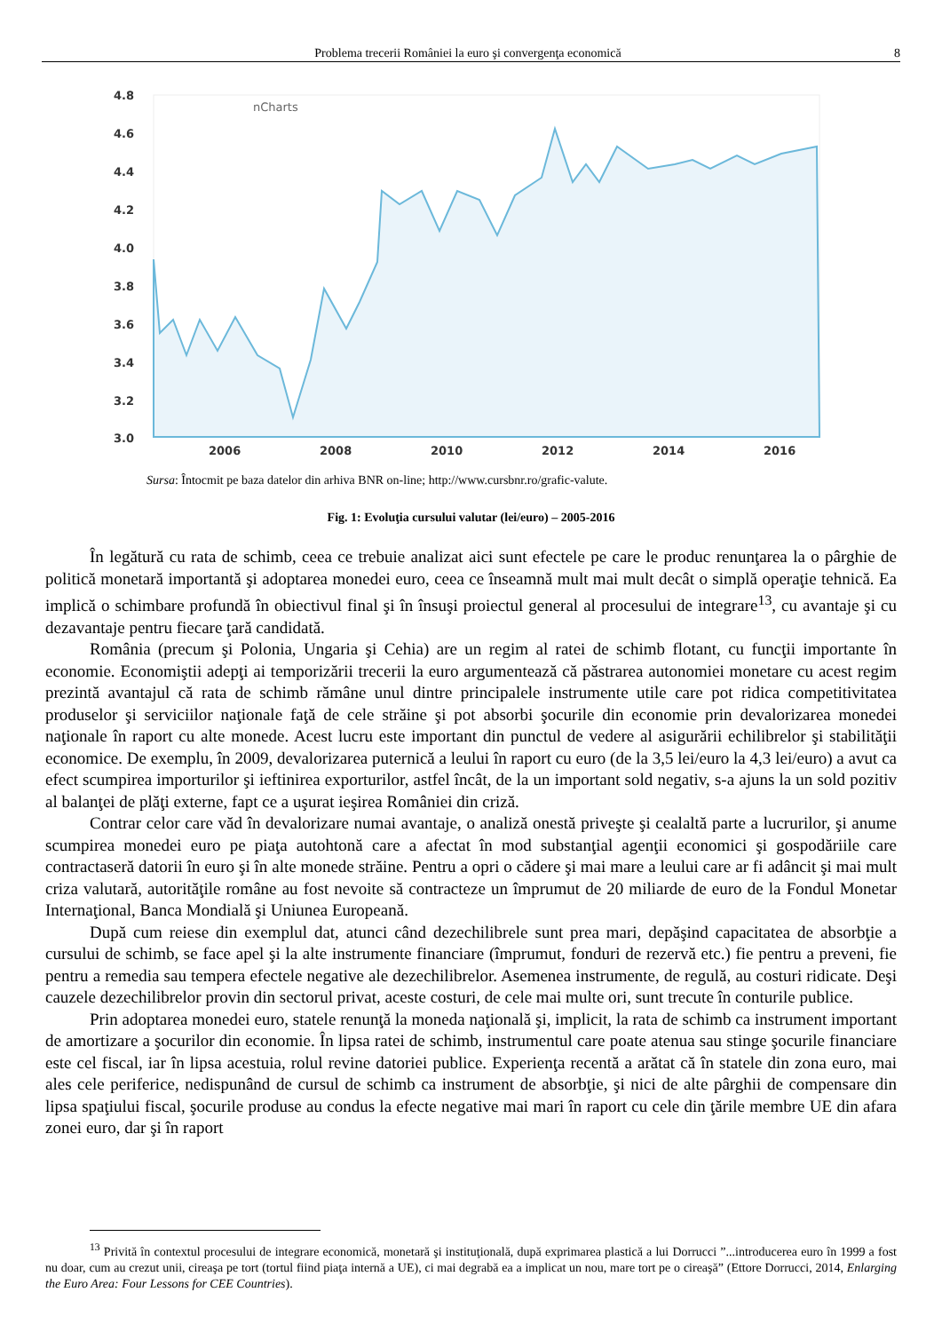Problema trecerii României la euro şi convergenţa economică 8
4.8
4.6
4.4
4.2
4.0
3.8
3.6
3.4
3.2
3.0
nCharts
2006
2008
2010
2012
2014
2016
Sursa: Întocmit pe baza datelor din arhiva BNR on-line; http://www.cursbnr.ro/grafic-valute.
Fig. 1: Evoluţia cursului valutar (lei/euro) – 2005-2016
În legătură cu rata de schimb, ceea ce trebuie analizat aici sunt efectele pe care le produc renunţarea la o pârghie de politică monetară importantă şi adoptarea monedei euro, ceea ce înseamnă mult mai mult decât o simplă operaţie tehnică. Ea implică o schimbare profundă în obiectivul final şi în însuşi proiectul general al procesului de integrare<sup>13</sup>, cu avantaje şi cu dezavantaje pentru fiecare ţară candidată.
România (precum şi Polonia, Ungaria şi Cehia) are un regim al ratei de schimb flotant, cu funcţii importante în economie. Economiştii adepţi ai temporizării trecerii la euro argumentează că păstrarea autonomiei monetare cu acest regim prezintă avantajul că rata de schimb rămâne unul dintre principalele instrumente utile care pot ridica competitivitatea produselor şi serviciilor naţionale faţă de cele străine şi pot absorbi şocurile din economie prin devalorizarea monedei naţionale în raport cu alte monede. Acest lucru este important din punctul de vedere al asigurării echilibrelor şi stabilităţii economice. De exemplu, în 2009, devalorizarea puternică a leului în raport cu euro (de la 3,5 lei/euro la 4,3 lei/euro) a avut ca efect scumpirea importurilor şi ieftinirea exporturilor, astfel încât, de la un important sold negativ, s-a ajuns la un sold pozitiv al balanţei de plăţi externe, fapt ce a uşurat ieşirea României din criză.
Contrar celor care văd în devalorizare numai avantaje, o analiză onestă priveşte şi cealaltă parte a lucrurilor, şi anume scumpirea monedei euro pe piaţa autohtonă care a afectat în mod substanţial agenţii economici şi gospodăriile care contractaseră datorii în euro şi în alte monede străine. Pentru a opri o cădere şi mai mare a leului care ar fi adâncit şi mai mult criza valutară, autorităţile române au fost nevoite să contracteze un împrumut de 20 miliarde de euro de la Fondul Monetar Internaţional, Banca Mondială şi Uniunea Europeană.
După cum reiese din exemplul dat, atunci când dezechilibrele sunt prea mari, depăşind capacitatea de absorbţie a cursului de schimb, se face apel şi la alte instrumente financiare (împrumut, fonduri de rezervă etc.) fie pentru a preveni, fie pentru a remedia sau tempera efectele negative ale dezechilibrelor. Asemenea instrumente, de regulă, au costuri ridicate. Deşi cauzele dezechilibrelor provin din sectorul privat, aceste costuri, de cele mai multe ori, sunt trecute în conturile publice.
Prin adoptarea monedei euro, statele renunţă la moneda naţională şi, implicit, la rata de schimb ca instrument important de amortizare a şocurilor din economie. În lipsa ratei de schimb, instrumentul care poate atenua sau stinge şocurile financiare este cel fiscal, iar în lipsa acestuia, rolul revine datoriei publice. Experienţa recentă a arătat că în statele din zona euro, mai ales cele periferice, nedispunând de cursul de schimb ca instrument de absorbţie, şi nici de alte pârghii de compensare din lipsa spaţiului fiscal, şocurile produse au condus la efecte negative mai mari în raport cu cele din ţările membre UE din afara zonei euro, dar şi în raport
<sup>13</sup> Privită în contextul procesului de integrare economică, monetară şi instituţională, după exprimarea plastică a lui Dorrucci ”...introducerea euro în 1999 a fost nu doar, cum au crezut unii, cireaşa pe tort (tortul fiind piaţa internă a UE), ci mai degrabă ea a implicat un nou, mare tort pe o cireaşă” (Ettore Dorrucci, 2014, Enlarging the Euro Area: Four Lessons for CEE Countries).